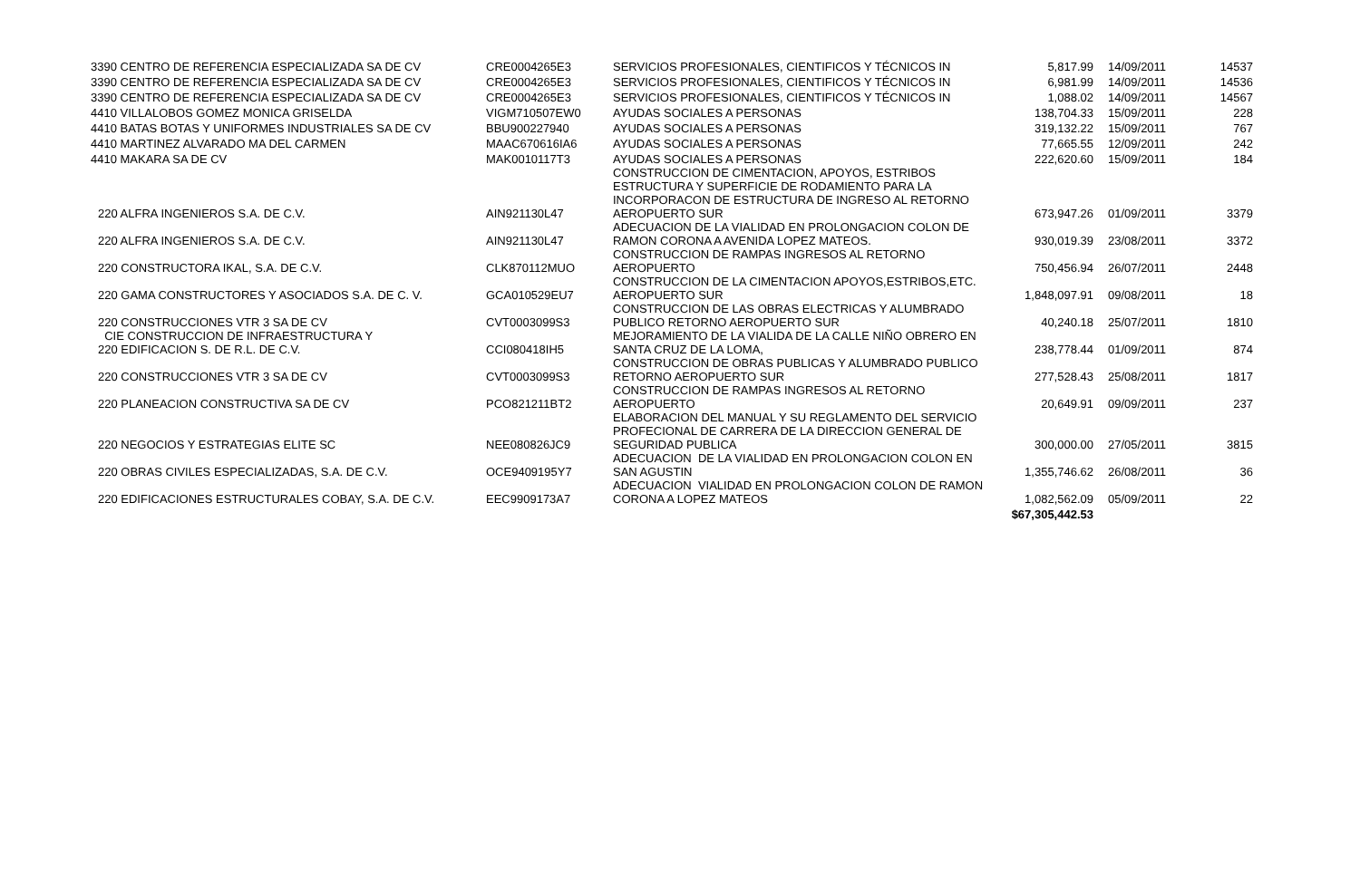| 3390 CENTRO DE REFERENCIA ESPECIALIZADA SA DE CV | CRE0004265E3 | SERVICIOS PROFESIONALES, CIENTIFICOS Y TÉCNICOS IN | 5,817.99 | 14/09/2011 | 14537 |
| 3390 CENTRO DE REFERENCIA ESPECIALIZADA SA DE CV | CRE0004265E3 | SERVICIOS PROFESIONALES, CIENTIFICOS Y TÉCNICOS IN | 6,981.99 | 14/09/2011 | 14536 |
| 3390 CENTRO DE REFERENCIA ESPECIALIZADA SA DE CV | CRE0004265E3 | SERVICIOS PROFESIONALES, CIENTIFICOS Y TÉCNICOS IN | 1,088.02 | 14/09/2011 | 14567 |
| 4410 VILLALOBOS GOMEZ MONICA GRISELDA | VIGM710507EW0 | AYUDAS SOCIALES A PERSONAS | 138,704.33 | 15/09/2011 | 228 |
| 4410 BATAS BOTAS Y UNIFORMES INDUSTRIALES SA DE CV | BBU900227940 | AYUDAS SOCIALES A PERSONAS | 319,132.22 | 15/09/2011 | 767 |
| 4410 MARTINEZ ALVARADO MA DEL CARMEN | MAAC670616IA6 | AYUDAS SOCIALES A PERSONAS | 77,665.55 | 12/09/2011 | 242 |
| 4410 MAKARA SA DE CV | MAK0010117T3 | AYUDAS SOCIALES A PERSONAS | 222,620.60 | 15/09/2011 | 184 |
| 220 ALFRA INGENIEROS S.A. DE C.V. | AIN921130L47 | CONSTRUCCION DE CIMENTACION, APOYOS, ESTRIBOS ESTRUCTURA Y SUPERFICIE DE RODAMIENTO PARA LA INCORPORACON DE ESTRUCTURA DE INGRESO AL RETORNO AEROPUERTO SUR | 673,947.26 | 01/09/2011 | 3379 |
| 220 ALFRA INGENIEROS S.A. DE C.V. | AIN921130L47 | ADECUACION DE LA VIALIDAD EN PROLONGACION COLON DE RAMON CORONA A AVENIDA LOPEZ MATEOS. | 930,019.39 | 23/08/2011 | 3372 |
| 220 CONSTRUCTORA IKAL, S.A. DE C.V. | CLK870112MUO | CONSTRUCCION DE RAMPAS INGRESOS AL RETORNO AEROPUERTO | 750,456.94 | 26/07/2011 | 2448 |
| 220 GAMA CONSTRUCTORES Y ASOCIADOS S.A. DE C. V. | GCA010529EU7 | CONSTRUCCION DE LA CIMENTACION APOYOS,ESTRIBOS,ETC. AEROPUERTO SUR | 1,848,097.91 | 09/08/2011 | 18 |
| 220 CONSTRUCCIONES VTR 3 SA DE CV | CVT0003099S3 | CONSTRUCCION DE LAS OBRAS ELECTRICAS Y ALUMBRADO PUBLICO RETORNO AEROPUERTO SUR | 40,240.18 | 25/07/2011 | 1810 |
| CIE CONSTRUCCION DE INFRAESTRUCTURA Y 220 EDIFICACION S. DE R.L. DE C.V. | CCI080418IH5 | MEJORAMIENTO DE LA VIALIDA DE LA CALLE NIÑO OBRERO EN SANTA CRUZ DE LA LOMA, | 238,778.44 | 01/09/2011 | 874 |
| 220 CONSTRUCCIONES VTR 3 SA DE CV | CVT0003099S3 | CONSTRUCCION DE OBRAS PUBLICAS Y ALUMBRADO PUBLICO RETORNO AEROPUERTO SUR | 277,528.43 | 25/08/2011 | 1817 |
| 220 PLANEACION CONSTRUCTIVA SA DE CV | PCO821211BT2 | CONSTRUCCION DE RAMPAS INGRESOS AL RETORNO AEROPUERTO | 20,649.91 | 09/09/2011 | 237 |
| 220 NEGOCIOS Y ESTRATEGIAS ELITE SC | NEE080826JC9 | ELABORACION DEL MANUAL Y SU REGLAMENTO DEL SERVICIO PROFECIONAL DE CARRERA DE LA DIRECCION GENERAL DE SEGURIDAD PUBLICA | 300,000.00 | 27/05/2011 | 3815 |
| 220 OBRAS CIVILES ESPECIALIZADAS, S.A. DE C.V. | OCE9409195Y7 | ADECUACION DE LA VIALIDAD EN PROLONGACION COLON EN SAN AGUSTIN | 1,355,746.62 | 26/08/2011 | 36 |
| 220 EDIFICACIONES ESTRUCTURALES COBAY, S.A. DE C.V. | EEC9909173A7 | ADECUACION VIALIDAD EN PROLONGACION COLON DE RAMON CORONA A LOPEZ MATEOS | 1,082,562.09 | 05/09/2011 | 22 |
| | | | $67,305,442.53 | | |